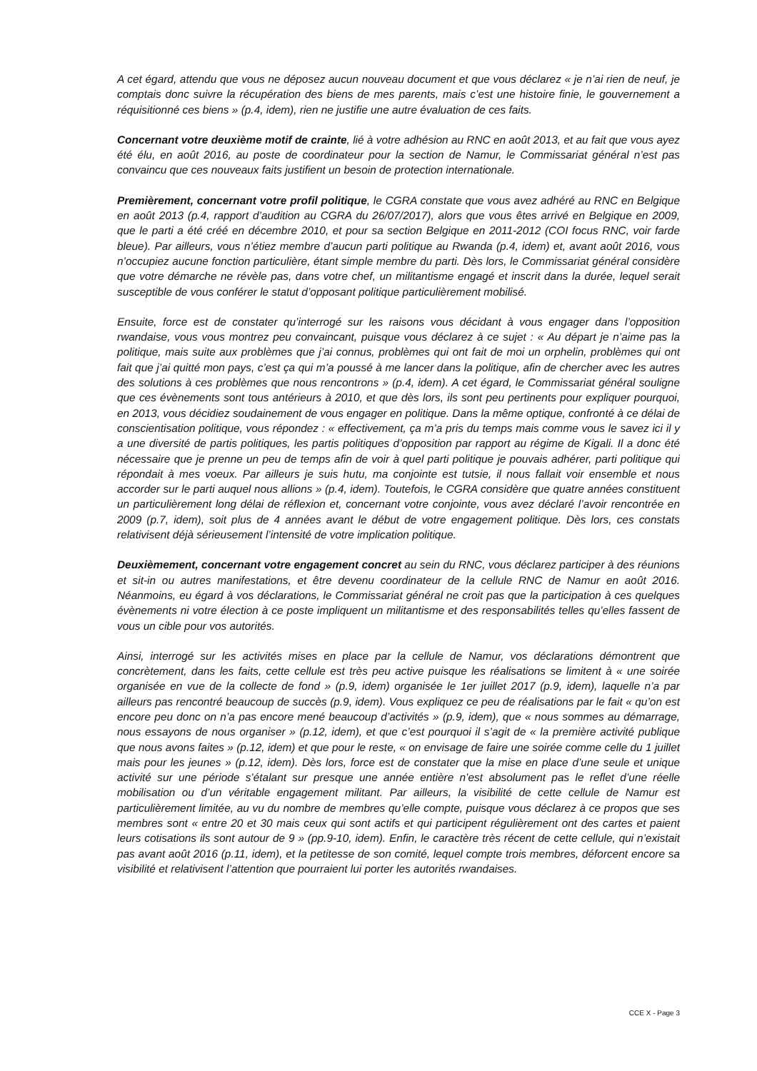A cet égard, attendu que vous ne déposez aucun nouveau document et que vous déclarez « je n’ai rien de neuf, je comptais donc suivre la récupération des biens de mes parents, mais c’est une histoire finie, le gouvernement a réquisitionné ces biens » (p.4, idem), rien ne justifie une autre évaluation de ces faits.
Concernant votre deuxième motif de crainte, lié à votre adhésion au RNC en août 2013, et au fait que vous ayez été élu, en août 2016, au poste de coordinateur pour la section de Namur, le Commissariat général n’est pas convaincu que ces nouveaux faits justifient un besoin de protection internationale.
Premièrement, concernant votre profil politique, le CGRA constate que vous avez adhéré au RNC en Belgique en août 2013 (p.4, rapport d’audition au CGRA du 26/07/2017), alors que vous êtes arrivé en Belgique en 2009, que le parti a été créé en décembre 2010, et pour sa section Belgique en 2011-2012 (COI focus RNC, voir farde bleue). Par ailleurs, vous n’étiez membre d’aucun parti politique au Rwanda (p.4, idem) et, avant août 2016, vous n’occupiez aucune fonction particulière, étant simple membre du parti. Dès lors, le Commissariat général considère que votre démarche ne révèle pas, dans votre chef, un militantisme engagé et inscrit dans la durée, lequel serait susceptible de vous conférer le statut d’opposant politique particulièrement mobilisé.
Ensuite, force est de constater qu’interrogé sur les raisons vous décidant à vous engager dans l’opposition rwandaise, vous vous montrez peu convaincant, puisque vous déclarez à ce sujet : « Au départ je n’aime pas la politique, mais suite aux problèmes que j’ai connus, problèmes qui ont fait de moi un orphelin, problèmes qui ont fait que j’ai quitté mon pays, c’est ça qui m’a poussé à me lancer dans la politique, afin de chercher avec les autres des solutions à ces problèmes que nous rencontrons » (p.4, idem). A cet égard, le Commissariat général souligne que ces évènements sont tous antérieurs à 2010, et que dès lors, ils sont peu pertinents pour expliquer pourquoi, en 2013, vous décidiez soudainement de vous engager en politique. Dans la même optique, confronté à ce délai de conscientisation politique, vous répondez : « effectivement, ça m’a pris du temps mais comme vous le savez ici il y a une diversité de partis politiques, les partis politiques d’opposition par rapport au régime de Kigali. Il a donc été nécessaire que je prenne un peu de temps afin de voir à quel parti politique je pouvais adhérer, parti politique qui répondait à mes voeux. Par ailleurs je suis hutu, ma conjointe est tutsie, il nous fallait voir ensemble et nous accorder sur le parti auquel nous allions » (p.4, idem). Toutefois, le CGRA considère que quatre années constituent un particulièrement long délai de réflexion et, concernant votre conjointe, vous avez déclaré l’avoir rencontrée en 2009 (p.7, idem), soit plus de 4 années avant le début de votre engagement politique. Dès lors, ces constats relativisent déjà sérieusement l’intensité de votre implication politique.
Deuxièmement, concernant votre engagement concret au sein du RNC, vous déclarez participer à des réunions et sit-in ou autres manifestations, et être devenu coordinateur de la cellule RNC de Namur en août 2016. Néanmoins, eu égard à vos déclarations, le Commissariat général ne croit pas que la participation à ces quelques évènements ni votre élection à ce poste impliquent un militantisme et des responsabilités telles qu’elles fassent de vous un cible pour vos autorités.
Ainsi, interrogé sur les activités mises en place par la cellule de Namur, vos déclarations démontrent que concrètement, dans les faits, cette cellule est très peu active puisque les réalisations se limitent à « une soirée organisée en vue de la collecte de fond » (p.9, idem) organisée le 1er juillet 2017 (p.9, idem), laquelle n’a par ailleurs pas rencontré beaucoup de succès (p.9, idem). Vous expliquez ce peu de réalisations par le fait « qu’on est encore peu donc on n’a pas encore mené beaucoup d’activités » (p.9, idem), que « nous sommes au démarrage, nous essayons de nous organiser » (p.12, idem), et que c’est pourquoi il s’agit de « la première activité publique que nous avons faites » (p.12, idem) et que pour le reste, « on envisage de faire une soirée comme celle du 1 juillet mais pour les jeunes » (p.12, idem). Dès lors, force est de constater que la mise en place d’une seule et unique activité sur une période s’étalant sur presque une année entière n’est absolument pas le reflet d’une réelle mobilisation ou d’un véritable engagement militant. Par ailleurs, la visibilité de cette cellule de Namur est particulièrement limitée, au vu du nombre de membres qu’elle compte, puisque vous déclarez à ce propos que ses membres sont « entre 20 et 30 mais ceux qui sont actifs et qui participent régulièrement ont des cartes et paient leurs cotisations ils sont autour de 9 » (pp.9-10, idem). Enfin, le caractère très récent de cette cellule, qui n’existait pas avant août 2016 (p.11, idem), et la petitesse de son comité, lequel compte trois membres, déforcent encore sa visibilité et relativisent l’attention que pourraient lui porter les autorités rwandaises.
CCE X - Page 3